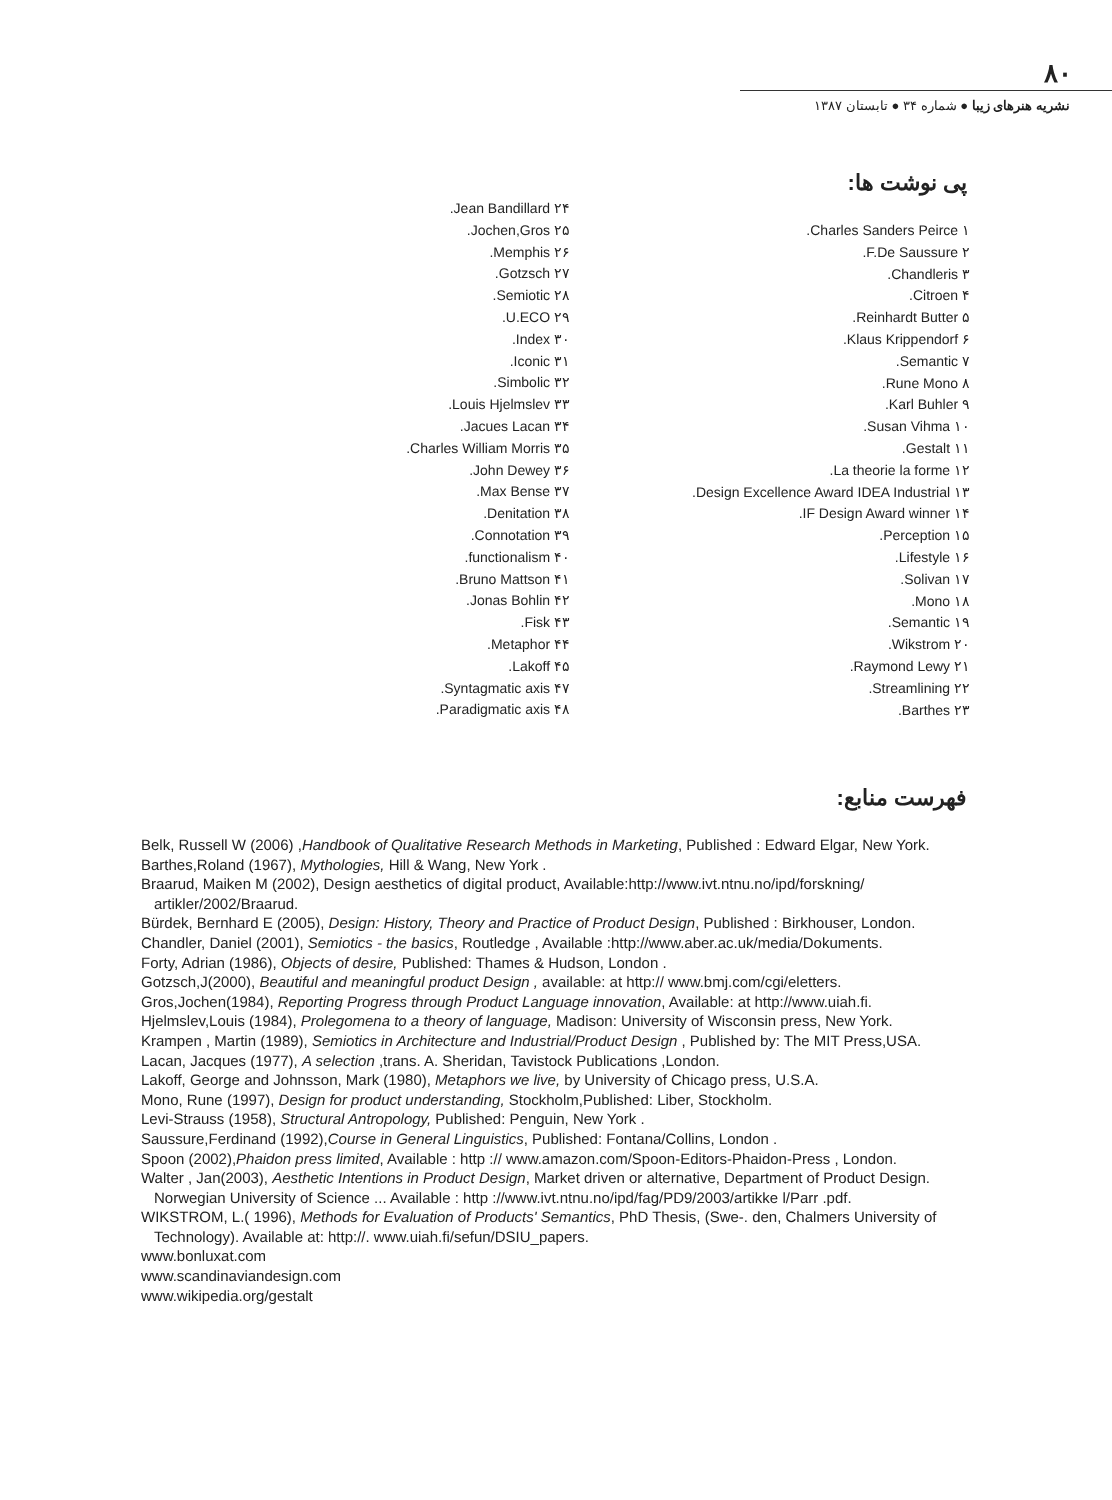۸۰
نشریه هنرهای زیبا ● شماره ۳۴ ● تابستان ۱۳۸۷
پی نوشت ها:
۱ Charles Sanders Peirce.
۲ F.De Saussure.
۳ Chandleris.
۴ Citroen.
۵ Reinhardt Butter.
۶ Klaus Krippendorf.
۷ Semantic.
۸ Rune Mono.
۹ Karl Buhler.
۱۰ Susan Vihma.
۱۱ Gestalt.
۱۲ La theorie la forme.
۱۳ Design Excellence Award IDEA Industrial.
۱۴ IF Design Award winner.
۱۵ Perception.
۱۶ Lifestyle.
۱۷ Solivan.
۱۸ Mono.
۱۹ Semantic.
۲۰ Wikstrom.
۲۱ Raymond Lewy.
۲۲ Streamlining.
۲۳ Barthes.
۲۴ Jean Bandillard.
۲۵ Jochen,Gros.
۲۶ Memphis.
۲۷ Gotzsch.
۲۸ Semiotic.
۲۹ U.ECO.
۳۰ Index.
۳۱ Iconic.
۳۲ Simbolic.
۳۳ Louis Hjelmslev.
۳۴ Jacues Lacan.
۳۵ Charles William Morris.
۳۶ John Dewey.
۳۷ Max Bense.
۳۸ Denitation.
۳۹ Connotation.
۴۰ functionalism.
۴۱ Bruno Mattson.
۴۲ Jonas Bohlin.
۴۳ Fisk.
۴۴ Metaphor.
۴۵ Lakoff.
۴۷ Syntagmatic axis.
۴۸ Paradigmatic axis.
فهرست منابع:
Belk, Russell W (2006) ,Handbook of Qualitative Research Methods in Marketing, Published : Edward Elgar, New York.
Barthes,Roland (1967), Mythologies, Hill & Wang, New York .
Braarud, Maiken M (2002), Design aesthetics of digital product, Available:http://www.ivt.ntnu.no/ipd/forskning/ artikler/2002/Braarud.
Bürdek, Bernhard E (2005), Design: History, Theory and Practice of Product Design, Published : Birkhouser, London.
Chandler, Daniel (2001), Semiotics - the basics, Routledge , Available :http://www.aber.ac.uk/media/Dokuments.
Forty, Adrian (1986), Objects of desire, Published: Thames & Hudson, London .
Gotzsch,J(2000), Beautiful and meaningful product Design , available: at http:// www.bmj.com/cgi/eletters.
Gros,Jochen(1984), Reporting Progress through Product Language innovation, Available: at http://www.uiah.fi.
Hjelmslev,Louis (1984), Prolegomena to a theory of language, Madison: University of Wisconsin press, New York.
Krampen , Martin (1989), Semiotics in Architecture and Industrial/Product Design , Published by: The MIT Press,USA.
Lacan, Jacques (1977), A selection ,trans. A. Sheridan, Tavistock Publications ,London.
Lakoff, George and Johnsson, Mark (1980), Metaphors we live, by University of Chicago press, U.S.A.
Mono, Rune (1997), Design for product understanding, Stockholm,Published: Liber, Stockholm.
Levi-Strauss (1958), Structural Antropology, Published: Penguin, New York .
Saussure,Ferdinand (1992),Course in General Linguistics, Published: Fontana/Collins, London .
Spoon (2002),Phaidon press limited, Available : http :// www.amazon.com/Spoon-Editors-Phaidon-Press , London.
Walter , Jan(2003), Aesthetic Intentions in Product Design, Market driven or alternative, Department of Product Design. Norwegian University of Science ... Available : http ://www.ivt.ntnu.no/ipd/fag/PD9/2003/artikke l/Parr .pdf.
WIKSTROM, L.( 1996), Methods for Evaluation of Products' Semantics, PhD Thesis, (Swe-. den, Chalmers University of Technology). Available at: http://. www.uiah.fi/sefun/DSIU_papers.
www.bonluxat.com
www.scandinaviandesign.com
www.wikipedia.org/gestalt